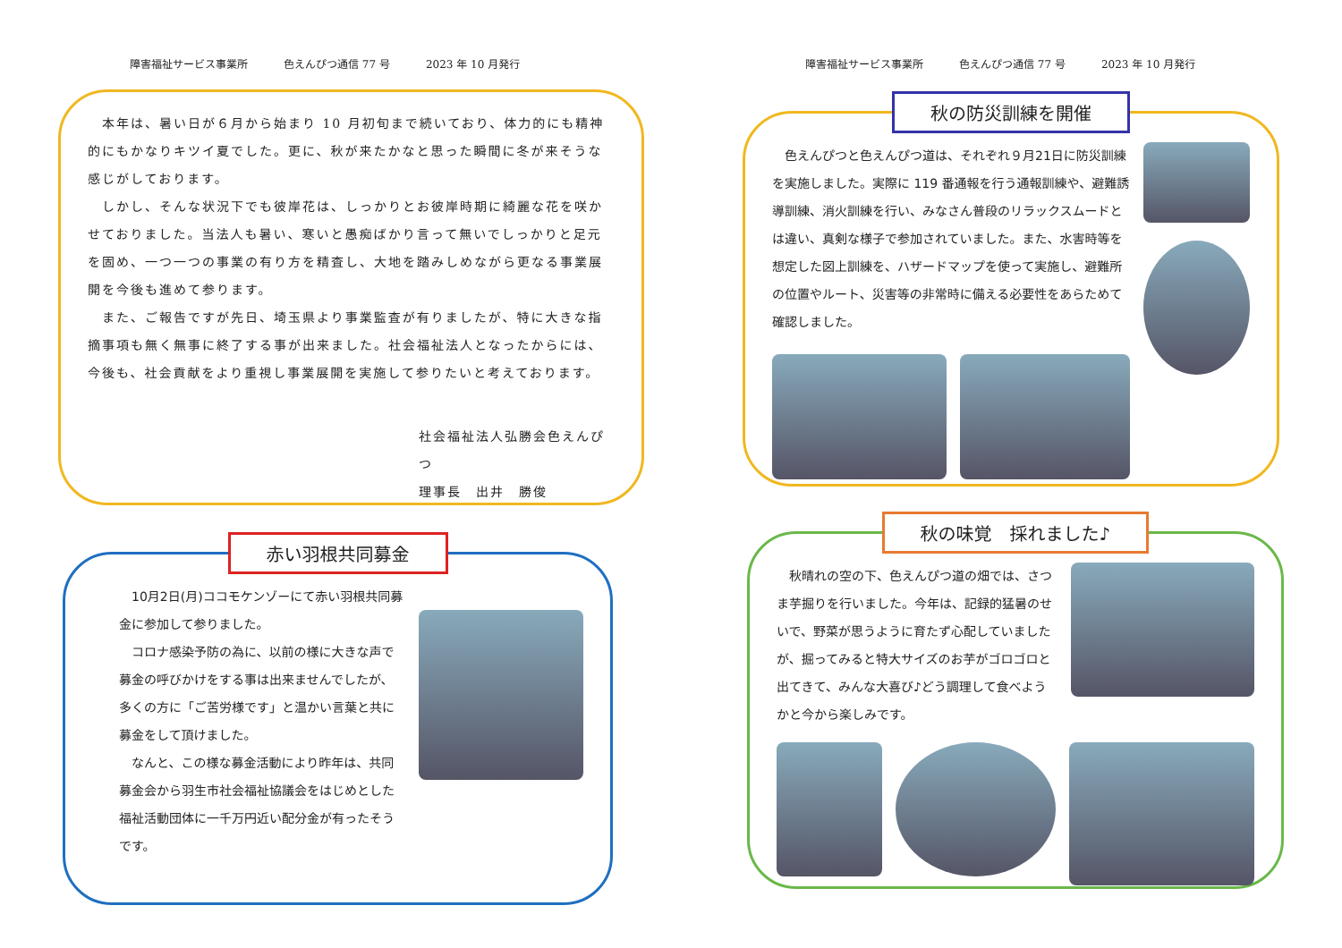障害福祉サービス事業所 色えんぴつ通信 77 号 2023 年 10 月発行
　本年は、暑い日が６月から始まり 10 月初旬まで続いており、体力的にも精神的にもかなりキツイ夏でした。更に、秋が来たかなと思った瞬間に冬が来そうな感じがしております。
　しかし、そんな状況下でも彼岸花は、しっかりとお彼岸時期に綺麗な花を咲かせておりました。当法人も暑い、寒いと愚痴ばかり言って無いでしっかりと足元を固め、一つ一つの事業の有り方を精査し、大地を踏みしめながら更なる事業展開を今後も進めて参ります。
　また、ご報告ですが先日、埼玉県より事業監査が有りましたが、特に大きな指摘事項も無く無事に終了する事が出来ました。社会福祉法人となったからには、今後も、社会貢献をより重視し事業展開を実施して参りたいと考えております。
社会福祉法人弘勝会色えんぴつ
理事長　出井　勝俊
赤い羽根共同募金
　10月2日(月)ココモケンゾーにて赤い羽根共同募金に参加して参りました。
　コロナ感染予防の為に、以前の様に大きな声で募金の呼びかけをする事は出来ませんでしたが、多くの方に「ご苦労様です」と温かい言葉と共に募金をして頂けました。
　なんと、この様な募金活動により昨年は、共同募金会から羽生市社会福祉協議会をはじめとした福祉活動団体に一千万円近い配分金が有ったそうです。
障害福祉サービス事業所 色えんぴつ通信 77 号 2023 年 10 月発行
秋の防災訓練を開催
　色えんぴつと色えんぴつ道は、それぞれ９月21日に防災訓練を実施しました。実際に 119 番通報を行う通報訓練や、避難誘導訓練、消火訓練を行い、みなさん普段のリラックスムードとは違い、真剣な様子で参加されていました。また、水害時等を想定した図上訓練を、ハザードマップを使って実施し、避難所の位置やルート、災害等の非常時に備える必要性をあらためて確認しました。
秋の味覚　採れました♪
　秋晴れの空の下、色えんぴつ道の畑では、さつま芋掘りを行いました。今年は、記録的猛暑のせいで、野菜が思うように育たず心配していましたが、掘ってみると特大サイズのお芋がゴロゴロと出てきて、みんな大喜び♪どう調理して食べようかと今から楽しみです。